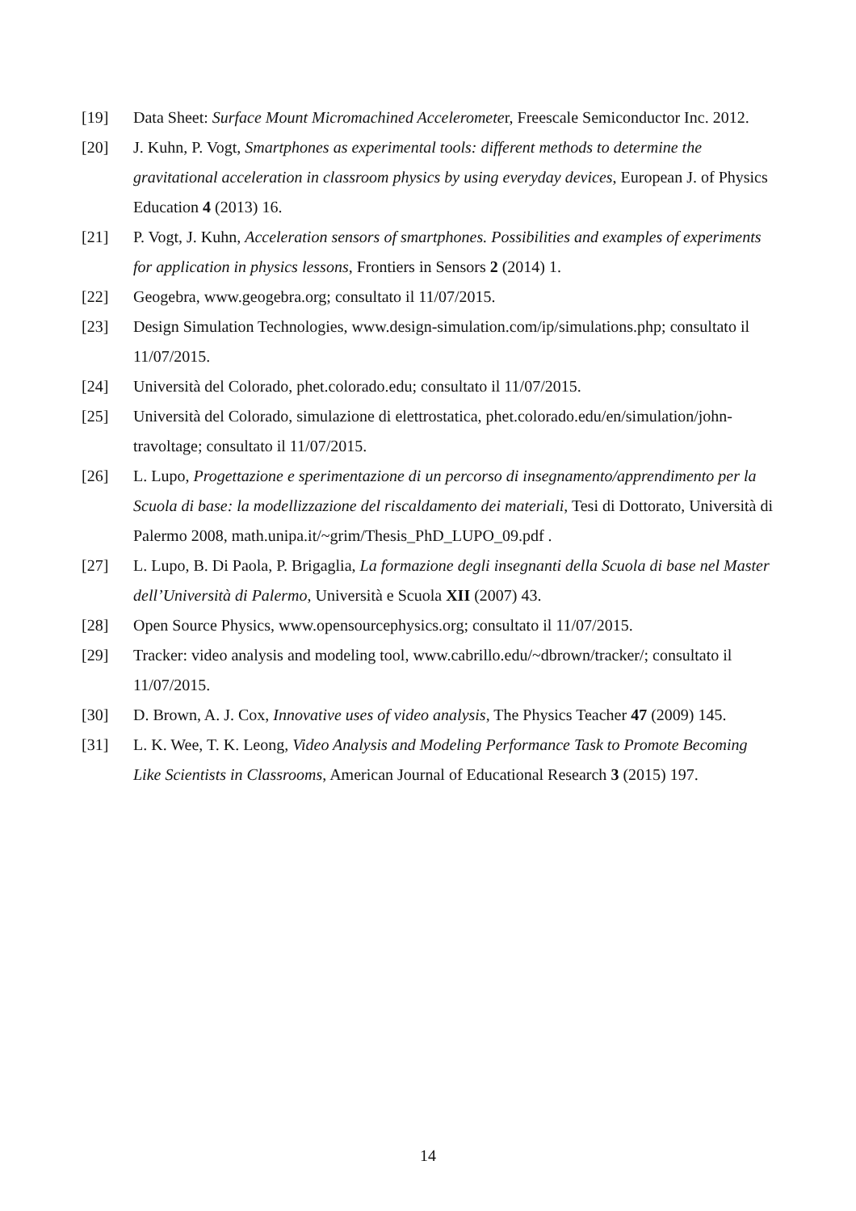[19] Data Sheet: Surface Mount Micromachined Accelerometer, Freescale Semiconductor Inc. 2012.
[20] J. Kuhn, P. Vogt, Smartphones as experimental tools: different methods to determine the gravitational acceleration in classroom physics by using everyday devices, European J. of Physics Education 4 (2013) 16.
[21] P. Vogt, J. Kuhn, Acceleration sensors of smartphones. Possibilities and examples of experiments for application in physics lessons, Frontiers in Sensors 2 (2014) 1.
[22] Geogebra, www.geogebra.org; consultato il 11/07/2015.
[23] Design Simulation Technologies, www.design-simulation.com/ip/simulations.php; consultato il 11/07/2015.
[24] Università del Colorado, phet.colorado.edu; consultato il 11/07/2015.
[25] Università del Colorado, simulazione di elettrostatica, phet.colorado.edu/en/simulation/john-travoltage; consultato il 11/07/2015.
[26] L. Lupo, Progettazione e sperimentazione di un percorso di insegnamento/apprendimento per la Scuola di base: la modellizzazione del riscaldamento dei materiali, Tesi di Dottorato, Università di Palermo 2008, math.unipa.it/~grim/Thesis_PhD_LUPO_09.pdf .
[27] L. Lupo, B. Di Paola, P. Brigaglia, La formazione degli insegnanti della Scuola di base nel Master dell’Università di Palermo, Università e Scuola XII (2007) 43.
[28] Open Source Physics, www.opensourcephysics.org; consultato il 11/07/2015.
[29] Tracker: video analysis and modeling tool, www.cabrillo.edu/~dbrown/tracker/; consultato il 11/07/2015.
[30] D. Brown, A. J. Cox, Innovative uses of video analysis, The Physics Teacher 47 (2009) 145.
[31] L. K. Wee, T. K. Leong, Video Analysis and Modeling Performance Task to Promote Becoming Like Scientists in Classrooms, American Journal of Educational Research 3 (2015) 197.
14